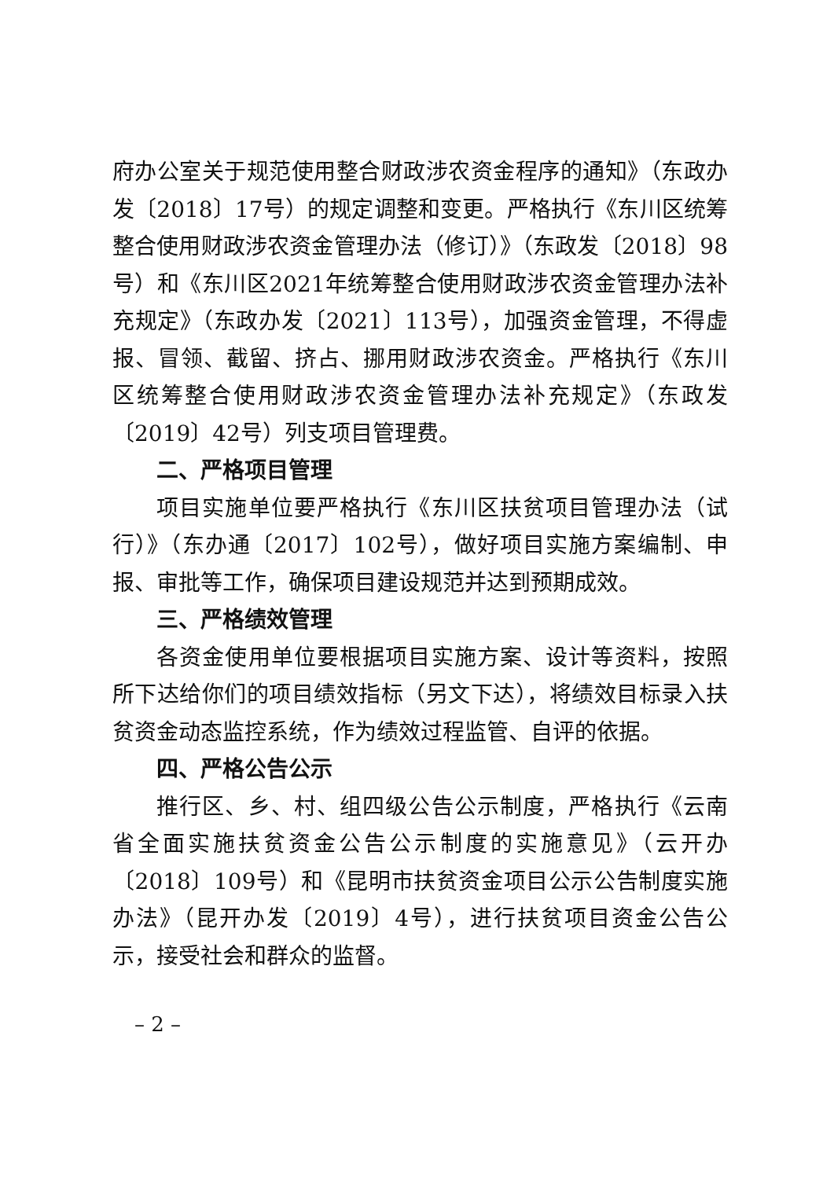府办公室关于规范使用整合财政涉农资金程序的通知》（东政办发〔2018〕17号）的规定调整和变更。严格执行《东川区统筹整合使用财政涉农资金管理办法（修订）》（东政发〔2018〕98号）和《东川区2021年统筹整合使用财政涉农资金管理办法补充规定》（东政办发〔2021〕113号），加强资金管理，不得虚报、冒领、截留、挤占、挪用财政涉农资金。严格执行《东川区统筹整合使用财政涉农资金管理办法补充规定》（东政发〔2019〕42号）列支项目管理费。
二、严格项目管理
项目实施单位要严格执行《东川区扶贫项目管理办法（试行）》（东办通〔2017〕102号），做好项目实施方案编制、申报、审批等工作，确保项目建设规范并达到预期成效。
三、严格绩效管理
各资金使用单位要根据项目实施方案、设计等资料，按照所下达给你们的项目绩效指标（另文下达），将绩效目标录入扶贫资金动态监控系统，作为绩效过程监管、自评的依据。
四、严格公告公示
推行区、乡、村、组四级公告公示制度，严格执行《云南省全面实施扶贫资金公告公示制度的实施意见》（云开办〔2018〕109号）和《昆明市扶贫资金项目公示公告制度实施办法》（昆开办发〔2019〕4号），进行扶贫项目资金公告公示，接受社会和群众的监督。
– 2 –